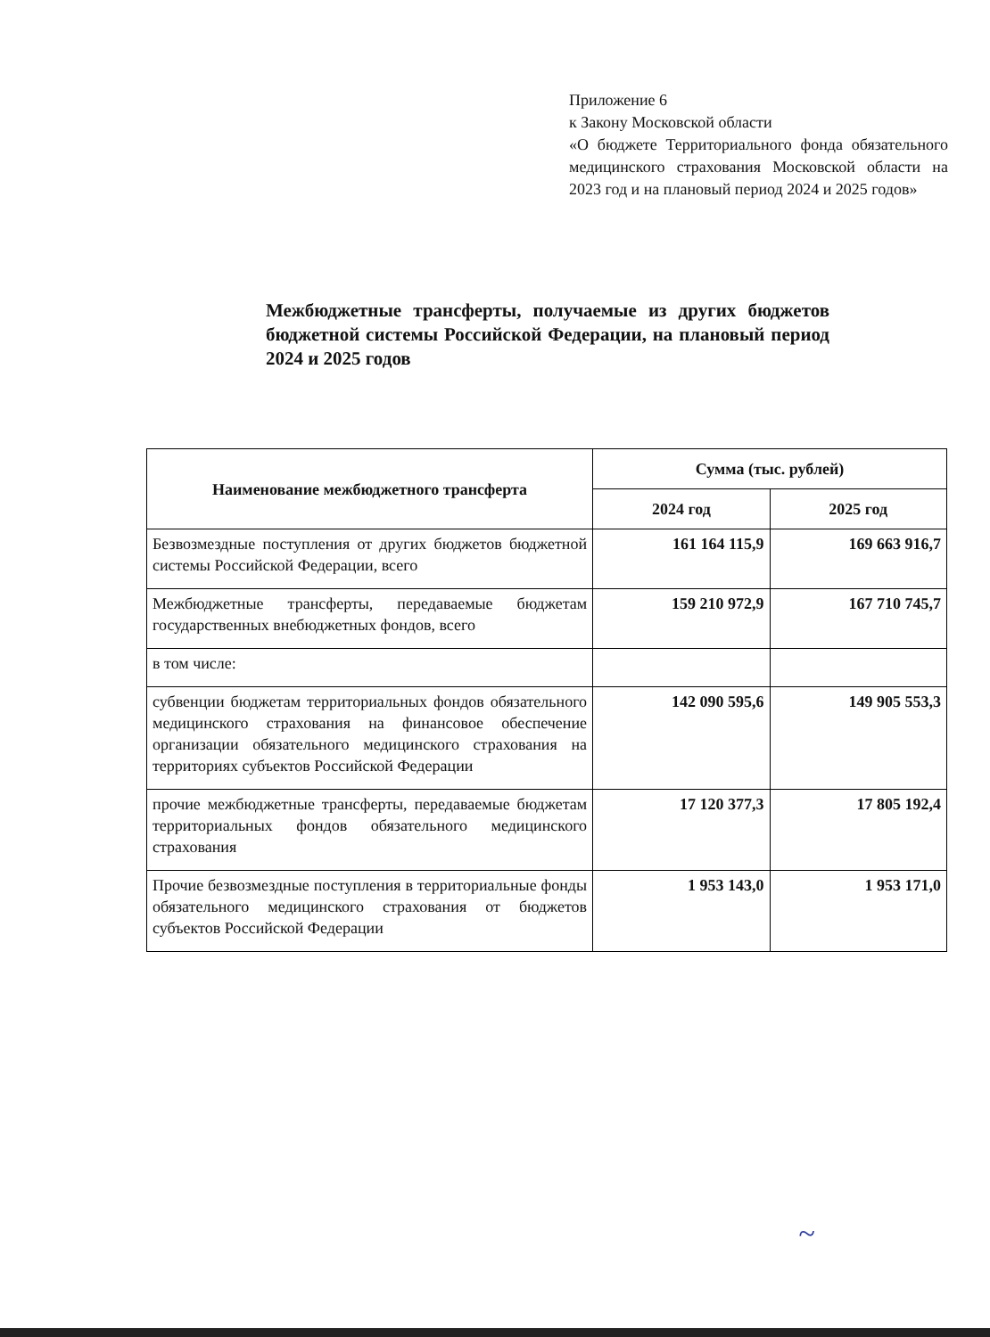Приложение 6
к Закону Московской области
«О бюджете Территориального фонда обязательного медицинского страхования Московской области на 2023 год и на плановый период 2024 и 2025 годов»
Межбюджетные трансферты, получаемые из других бюджетов бюджетной системы Российской Федерации, на плановый период 2024 и 2025 годов
| Наименование межбюджетного трансферта | Сумма (тыс. рублей) | |
| --- | --- | --- |
| | 2024 год | 2025 год |
| Безвозмездные поступления от других бюджетов бюджетной системы Российской Федерации, всего | 161 164 115,9 | 169 663 916,7 |
| Межбюджетные трансферты, передаваемые бюджетам государственных внебюджетных фондов, всего | 159 210 972,9 | 167 710 745,7 |
| в том числе: | | |
| субвенции бюджетам территориальных фондов обязательного медицинского страхования на финансовое обеспечение организации обязательного медицинского страхования на территориях субъектов Российской Федерации | 142 090 595,6 | 149 905 553,3 |
| прочие межбюджетные трансферты, передаваемые бюджетам территориальных фондов обязательного медицинского страхования | 17 120 377,3 | 17 805 192,4 |
| Прочие безвозмездные поступления в территориальные фонды обязательного медицинского страхования от бюджетов субъектов Российской Федерации | 1 953 143,0 | 1 953 171,0 |
~